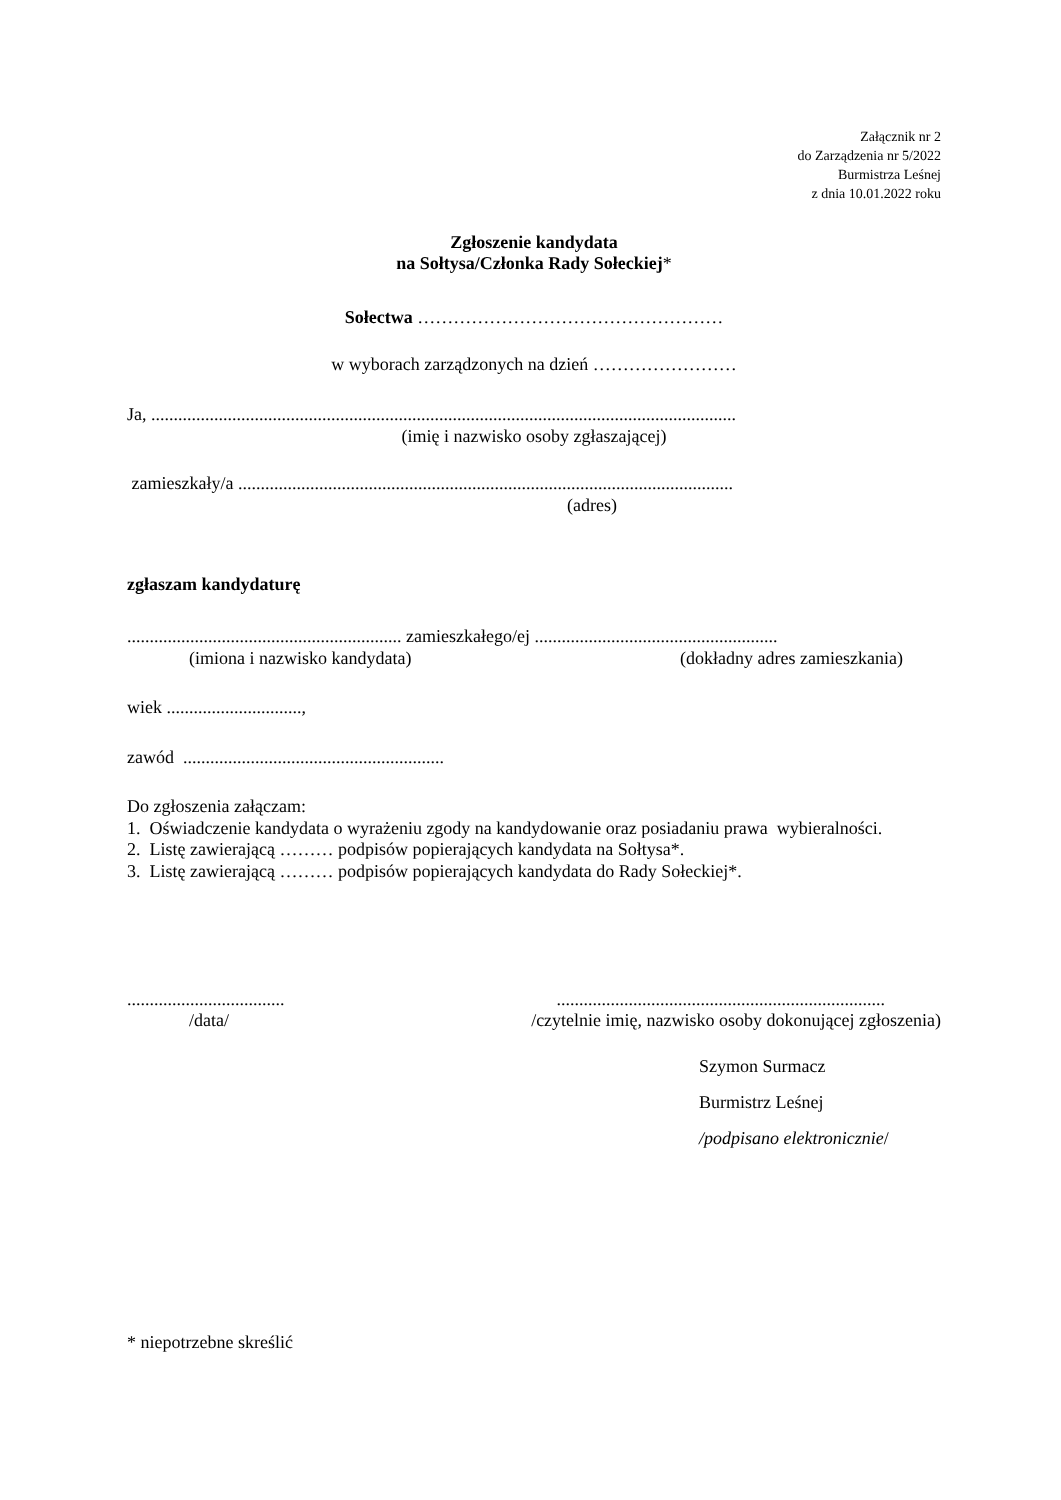Załącznik nr 2
do Zarządzenia nr 5/2022
Burmistrza Leśnej
z dnia 10.01.2022 roku
Zgłoszenie kandydata
na Sołtysa/Członka Rady Sołeckiej*
Sołectwa ……………………………………………
w wyborach zarządzonych na dzień ……………………
Ja, ..................................................................................................................................
(imię i nazwisko osoby zgłaszającej)
zamieszkały/a ..............................................................................................................
(adres)
zgłaszam kandydaturę
............................................................. zamieszkałego/ej ......................................................
(imiona i nazwisko kandydata) (dokładny adres zamieszkania)
wiek ..............................,
zawód ..........................................................
Do zgłoszenia załączam:
1. Oświadczenie kandydata o wyrażeniu zgody na kandydowanie oraz posiadaniu prawa wybieralności.
2. Listę zawierającą ……… podpisów popierających kandydata na Sołtysa*.
3. Listę zawierającą ……… podpisów popierających kandydata do Rady Sołeckiej*.
............................................................................................................
/data/ /czytelnie imię, nazwisko osoby dokonującej zgłoszenia)
Szymon Surmacz
Burmistrz Leśnej
/podpisano elektronicznie/
* niepotrzebne skreślić